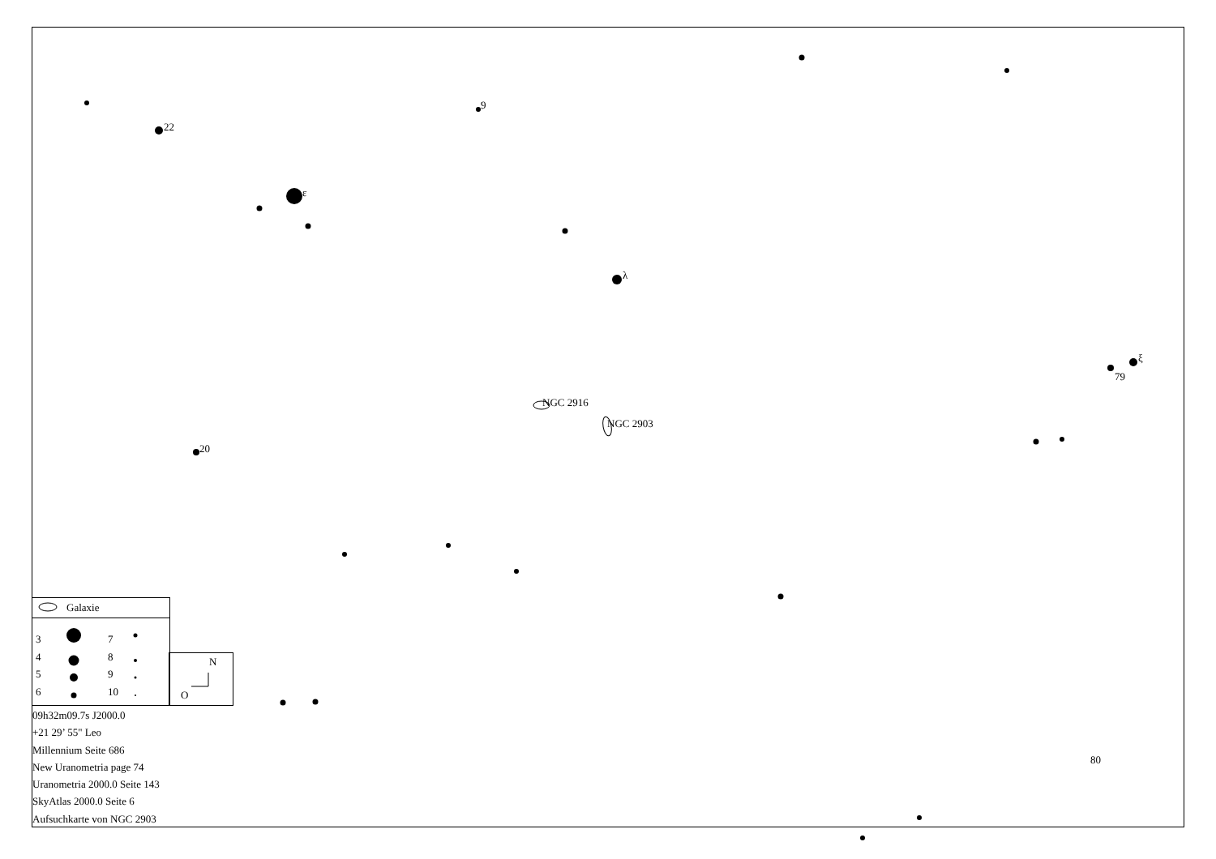9
22
ε
λ
ξ
79
NGC 2916
NGC 2903
20
80
Galaxie
3
4
5
6
7
8
9
10
N
O
09h32m09.7s J2000.0
+21 29’ 55" Leo
Millennium Seite 686
New Uranometria page 74
Uranometria 2000.0 Seite 143
SkyAtlas 2000.0 Seite 6
Aufsuchkarte von NGC 2903